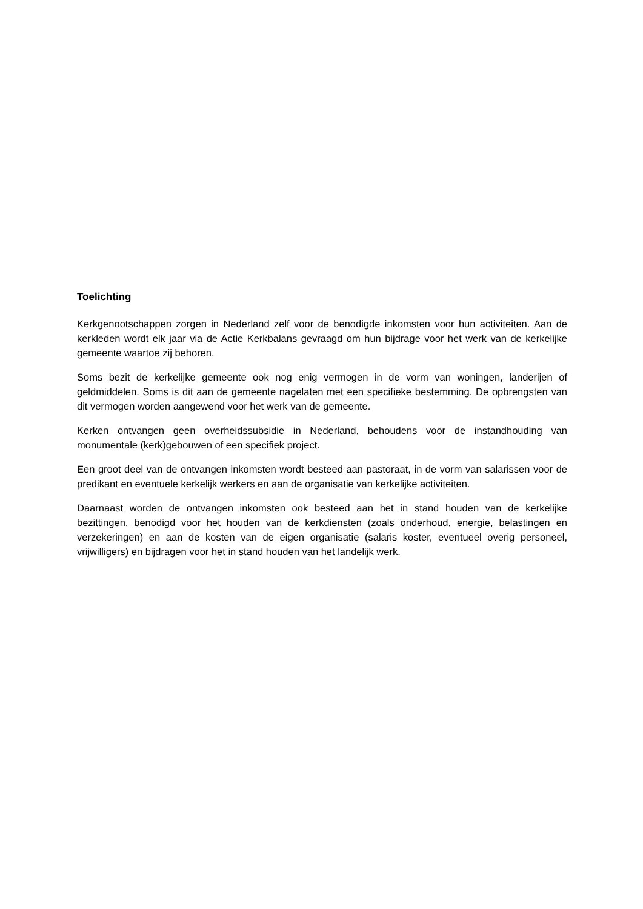Toelichting
Kerkgenootschappen zorgen in Nederland zelf voor de benodigde inkomsten voor hun activiteiten. Aan de kerkleden wordt elk jaar via de Actie Kerkbalans gevraagd om hun bijdrage voor het werk van de kerkelijke gemeente waartoe zij behoren.
Soms bezit de kerkelijke gemeente ook nog enig vermogen in de vorm van woningen, landerijen of geldmiddelen. Soms is dit aan de gemeente nagelaten met een specifieke bestemming. De opbrengsten van dit vermogen worden aangewend voor het werk van de gemeente.
Kerken ontvangen geen overheidssubsidie in Nederland, behoudens voor de instandhouding van monumentale (kerk)gebouwen of een specifiek project.
Een groot deel van de ontvangen inkomsten wordt besteed aan pastoraat, in de vorm van salarissen voor de predikant en eventuele kerkelijk werkers en aan de organisatie van kerkelijke activiteiten.
Daarnaast worden de ontvangen inkomsten ook besteed aan het in stand houden van de kerkelijke bezittingen, benodigd voor het houden van de kerkdiensten (zoals onderhoud, energie, belastingen en verzekeringen) en aan de kosten van de eigen organisatie (salaris koster, eventueel overig personeel, vrijwilligers) en bijdragen voor het in stand houden van het landelijk werk.